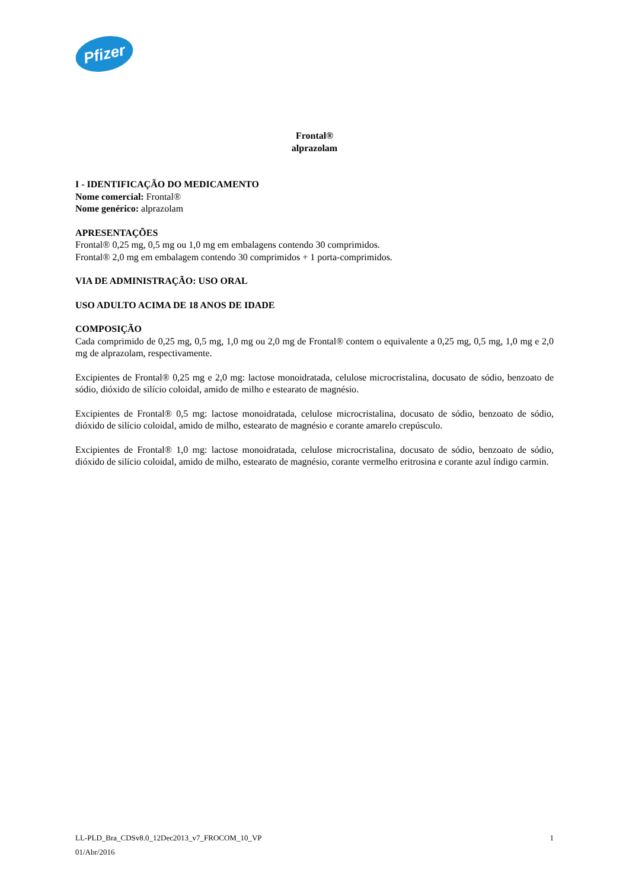Pfizer
Frontal®
alprazolam
I - IDENTIFICAÇÃO DO MEDICAMENTO
Nome comercial: Frontal®
Nome genérico: alprazolam
APRESENTAÇÕES
Frontal® 0,25 mg, 0,5 mg ou 1,0 mg em embalagens contendo 30 comprimidos.
Frontal® 2,0 mg em embalagem contendo 30 comprimidos + 1 porta-comprimidos.
VIA DE ADMINISTRAÇÃO: USO ORAL
USO ADULTO ACIMA DE 18 ANOS DE IDADE
COMPOSIÇÃO
Cada comprimido de 0,25 mg, 0,5 mg, 1,0 mg ou 2,0 mg de Frontal® contem o equivalente a 0,25 mg, 0,5 mg, 1,0 mg e 2,0 mg de alprazolam, respectivamente.
Excipientes de Frontal® 0,25 mg e 2,0 mg: lactose monoidratada, celulose microcristalina, docusato de sódio, benzoato de sódio, dióxido de silício coloidal, amido de milho e estearato de magnésio.
Excipientes de Frontal® 0,5 mg: lactose monoidratada, celulose microcristalina, docusato de sódio, benzoato de sódio, dióxido de silício coloidal, amido de milho, estearato de magnésio e corante amarelo crepúsculo.
Excipientes de Frontal® 1,0 mg: lactose monoidratada, celulose microcristalina, docusato de sódio, benzoato de sódio, dióxido de silício coloidal, amido de milho, estearato de magnésio, corante vermelho eritrosina e corante azul índigo carmin.
LL-PLD_Bra_CDSv8.0_12Dec2013_v7_FROCOM_10_VP 1
01/Abr/2016